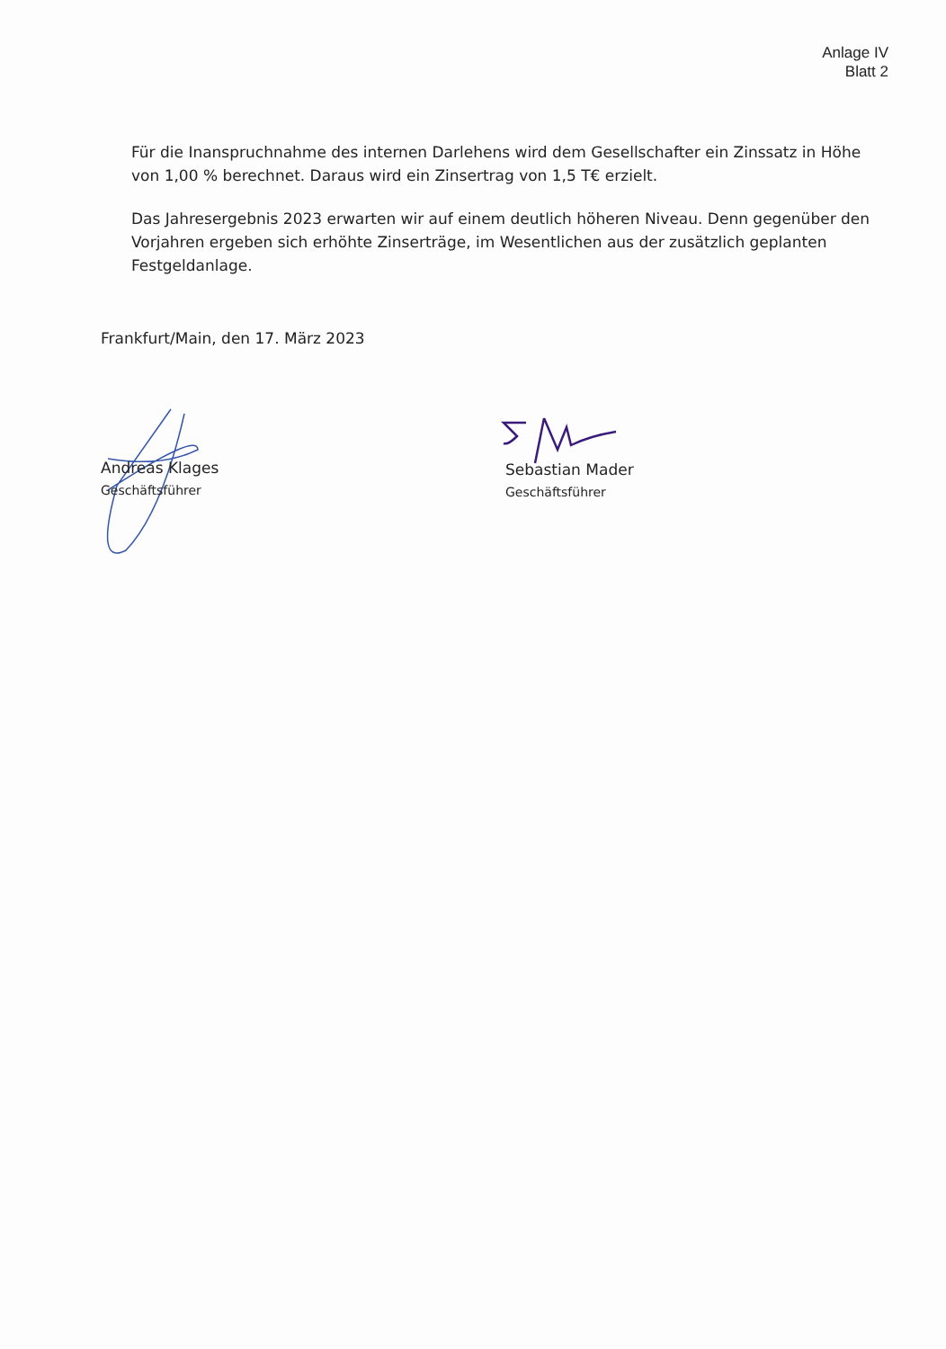Anlage IV
Blatt 2
Für die Inanspruchnahme des internen Darlehens wird dem Gesellschafter ein Zinssatz in Höhe von 1,00 % berechnet. Daraus wird ein Zinsertrag von 1,5 T€ erzielt.
Das Jahresergebnis 2023 erwarten wir auf einem deutlich höheren Niveau. Denn gegenüber den Vorjahren ergeben sich erhöhte Zinserträge, im Wesentlichen aus der zusätzlich geplanten Festgeldanlage.
Frankfurt/Main, den 17. März 2023
Andreas Klages
Geschäftsführer
Sebastian Mader
Geschäftsführer